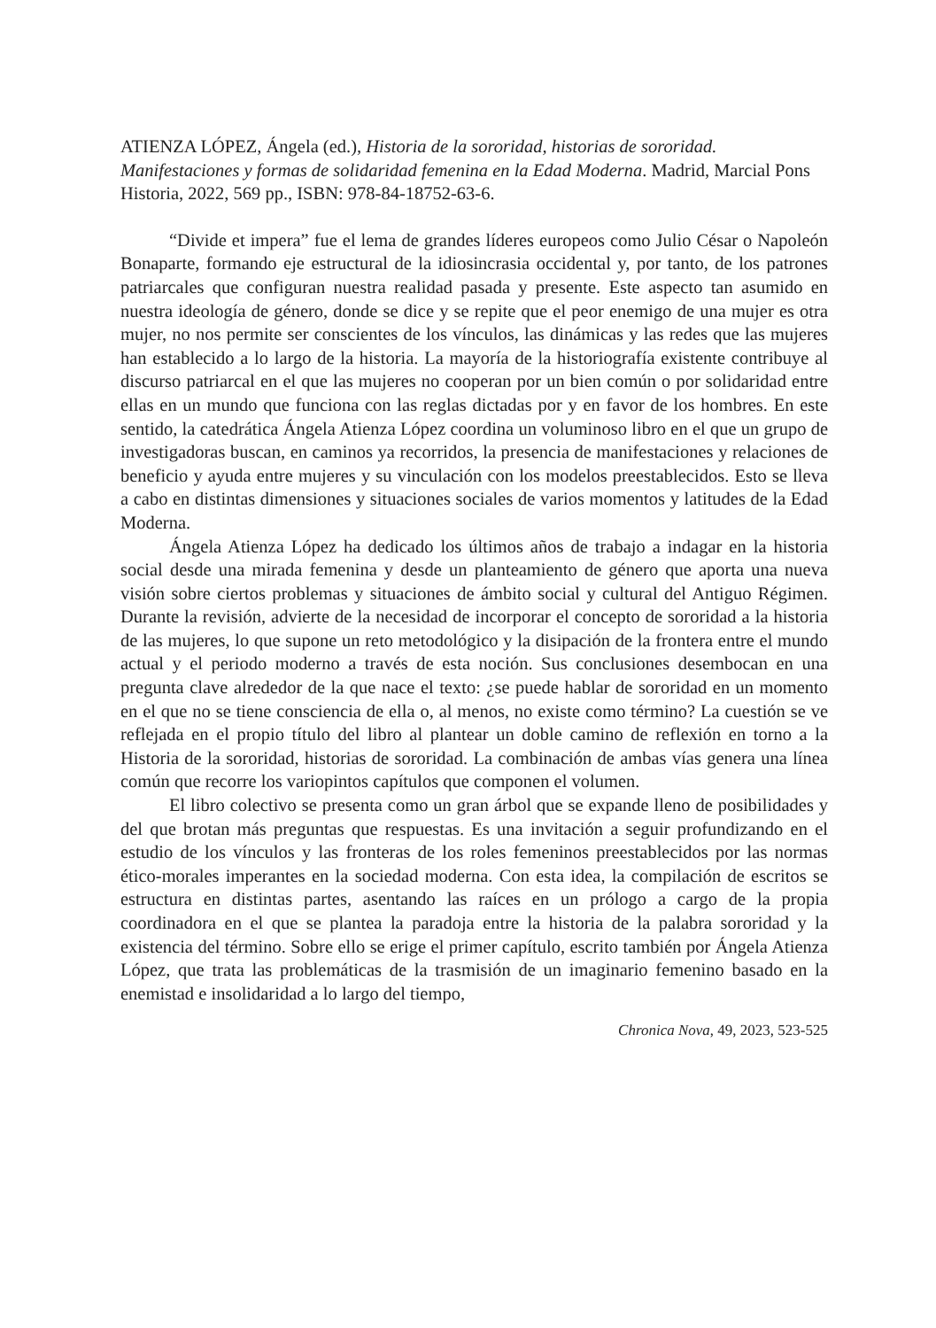ATIENZA LÓPEZ, Ángela (ed.), Historia de la sororidad, historias de sororidad. Manifestaciones y formas de solidaridad femenina en la Edad Moderna. Madrid, Marcial Pons Historia, 2022, 569 pp., ISBN: 978-84-18752-63-6.
“Divide et impera” fue el lema de grandes líderes europeos como Julio César o Napoleón Bonaparte, formando eje estructural de la idiosincrasia occidental y, por tanto, de los patrones patriarcales que configuran nuestra realidad pasada y presente. Este aspecto tan asumido en nuestra ideología de género, donde se dice y se repite que el peor enemigo de una mujer es otra mujer, no nos permite ser conscientes de los vínculos, las dinámicas y las redes que las mujeres han establecido a lo largo de la historia. La mayoría de la historiografía existente contribuye al discurso patriarcal en el que las mujeres no cooperan por un bien común o por solidaridad entre ellas en un mundo que funciona con las reglas dictadas por y en favor de los hombres. En este sentido, la catedrática Ángela Atienza López coordina un voluminoso libro en el que un grupo de investigadoras buscan, en caminos ya recorridos, la presencia de manifestaciones y relaciones de beneficio y ayuda entre mujeres y su vinculación con los modelos preestablecidos. Esto se lleva a cabo en distintas dimensiones y situaciones sociales de varios momentos y latitudes de la Edad Moderna.
Ángela Atienza López ha dedicado los últimos años de trabajo a indagar en la historia social desde una mirada femenina y desde un planteamiento de género que aporta una nueva visión sobre ciertos problemas y situaciones de ámbito social y cultural del Antiguo Régimen. Durante la revisión, advierte de la necesidad de incorporar el concepto de sororidad a la historia de las mujeres, lo que supone un reto metodológico y la disipación de la frontera entre el mundo actual y el periodo moderno a través de esta noción. Sus conclusiones desembocan en una pregunta clave alrededor de la que nace el texto: ¿se puede hablar de sororidad en un momento en el que no se tiene consciencia de ella o, al menos, no existe como término? La cuestión se ve reflejada en el propio título del libro al plantear un doble camino de reflexión en torno a la Historia de la sororidad, historias de sororidad. La combinación de ambas vías genera una línea común que recorre los variopintos capítulos que componen el volumen.
El libro colectivo se presenta como un gran árbol que se expande lleno de posibilidades y del que brotan más preguntas que respuestas. Es una invitación a seguir profundizando en el estudio de los vínculos y las fronteras de los roles femeninos preestablecidos por las normas ético-morales imperantes en la sociedad moderna. Con esta idea, la compilación de escritos se estructura en distintas partes, asentando las raíces en un prólogo a cargo de la propia coordinadora en el que se plantea la paradoja entre la historia de la palabra sororidad y la existencia del término. Sobre ello se erige el primer capítulo, escrito también por Ángela Atienza López, que trata las problemáticas de la trasmisión de un imaginario femenino basado en la enemistad e insolidaridad a lo largo del tiempo,
Chronica Nova, 49, 2023, 523-525